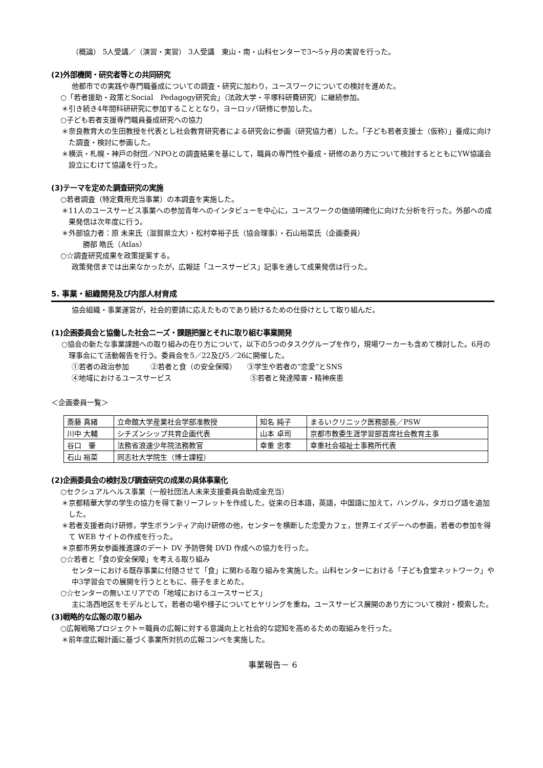（概論） 5人受講／（演習・実習） 3人受講　東山・南・山科センターで3～5ヶ月の実習を行った。
(2)外部機関・研究者等との共同研究
他都市での実践や専門職養成についての調査・研究に加わり，ユースワークについての検討を進めた。
○「若者援助・政策とSocial　Pedagogy研究会」（法政大学・平塚科研費研究）に継続参加。
＊引き続き4年間科研研究に参加することとなり，ヨーロッパ研修に参加した。
○子ども若者支援専門職員養成研究への協力
＊奈良教育大の生田教授を代表とし社会教育研究者による研究会に参画（研究協力者）した。「子ども若者支援士（仮称）」養成に向けた調査・検討に参画した。
＊横浜・札幌・神戸の財団／NPOとの調査結果を基にして，職員の専門性や養成・研修のあり方について検討するとともにYW協議会設立にむけて協議を行った。
(3)テーマを定めた調査研究の実施
○若者調査（特定費用充当事業）の本調査を実施した。
＊11人のユースサービス事業への参加青年へのインタビューを中心に，ユースワークの価値明確化に向けた分析を行った。外部への成果発信は次年度に行う。
＊外部協力者：原 未来氏（滋賀県立大）・松村幸裕子氏（協会理事）・石山裕菜氏（企画委員）
　　勝部 皓氏（Atlas）
○☆調査研究成果を政策提案する。
政策発信までは出来なかったが，広報誌「ユースサービス」記事を通して成果発信は行った。
5. 事業・組織開発及び内部人材育成
協会組織・事業運営が，社会的要請に応えたものであり続けるための仕掛けとして取り組んだ。
(1)企画委員会と協働した社会ニーズ・課題把握とそれに取り組む事業開発
○協会の新たな事業課題への取り組みの在り方について，以下の5つのタスクグループを作り，現場ワーカーも含めて検討した。6月の理事会にて活動報告を行う。委員会を5／22及び5／26に開催した。
①若者の政治参加　　　②若者と食（の安全保障）　　③学生や若者の“恋愛”とSNS
④地域におけるユースサービス　　　　　　　　　　　⑤若者と発達障害・精神疾患
＜企画委員一覧＞
| 斎藤 真緒 | 立命館大学産業社会学部准教授 | 知名 純子 | まるいクリニック医務部長／PSW |
| 川中 大輔 | シチズンシップ共育企画代表 | 山本 卓司 | 京都市教委生涯学習部首席社会教育主事 |
| 谷口 肇 | 法務省浪速少年院法務教官 | 幸重 忠孝 | 幸重社会福祉士事務所代表 |
| 石山 裕菜 | 同志社大学院生（博士課程） | | |
(2)企画委員会の検討及び調査研究の成果の具体事業化
○セクシュアルヘルス事業（一般社団法人未来支援委員会助成金充当）
＊京都精華大学の学生の協力を得て新リーフレットを作成した。従来の日本語，英語，中国語に加えて，ハングル，タガログ語を追加した。
＊若者支援者向け研修，学生ボランティア向け研修の他，センターを横断した恋愛カフェ，世界エイズデーへの参画，若者の参加を得て WEB サイトの作成を行った。
＊京都市男女参画推進課のデート DV 予防啓発 DVD 作成への協力を行った。
○☆若者と「食の安全保障」を考える取り組み
センターにおける既存事業に付随させて「食」に関わる取り組みを実施した。山科センターにおける「子ども食堂ネットワーク」や中3学習会での展開を行うとともに、冊子をまとめた。
○☆センターの無いエリアでの「地域におけるユースサービス」
主に洛西地区をモデルとして，若者の場や様子についてヒヤリングを重ね，ユースサービス展開のあり方について検討・模索した。
(3)戦略的な広報の取り組み
○広報戦略プロジェクト＝職員の広報に対する意識向上と社会的な認知を高めるための取組みを行った。
＊前年度広報計画に基づく事業所対抗の広報コンペを実施した。
事業報告－ 6